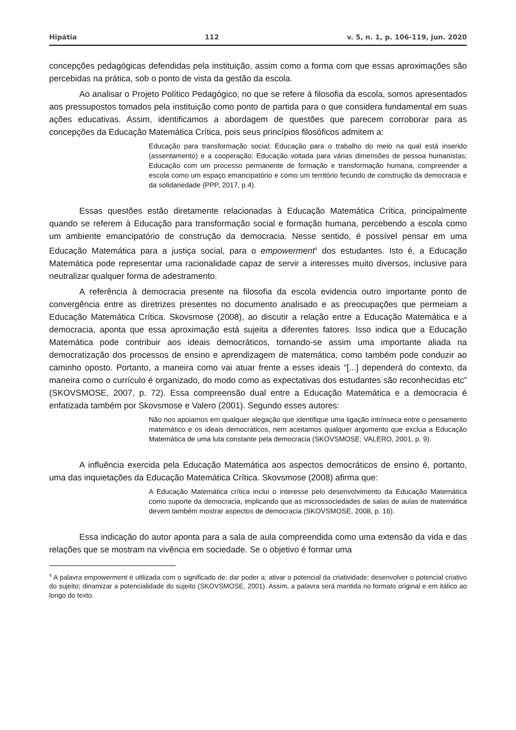Hipátia 112 v. 5, n. 1, p. 106-119, jun. 2020
concepções pedagógicas defendidas pela instituição, assim como a forma com que essas aproximações são percebidas na prática, sob o ponto de vista da gestão da escola.
Ao analisar o Projeto Político Pedagógico, no que se refere à filosofia da escola, somos apresentados aos pressupostos tomados pela instituição como ponto de partida para o que considera fundamental em suas ações educativas. Assim, identificamos a abordagem de questões que parecem corroborar para as concepções da Educação Matemática Crítica, pois seus princípios filosóficos admitem a:
Educação para transformação social; Educação para o trabalho do meio na qual está inserido (assentamento) e a cooperação; Educação voltada para várias dimensões de pessoa humanistas; Educação com um processo permanente de formação e transformação humana, compreender a escola como um espaço emancipatório e como um território fecundo de construção da democracia e da solidariedade (PPP, 2017, p.4).
Essas questões estão diretamente relacionadas à Educação Matemática Crítica, principalmente quando se referem à Educação para transformação social e formação humana, percebendo a escola como um ambiente emancipatório de construção da democracia. Nesse sentido, é possível pensar em uma Educação Matemática para a justiça social, para o empowerment<sup>4</sup> dos estudantes. Isto é, a Educação Matemática pode representar uma racionalidade capaz de servir a interesses muito diversos, inclusive para neutralizar qualquer forma de adestramento.
A referência à democracia presente na filosofia da escola evidencia outro importante ponto de convergência entre as diretrizes presentes no documento analisado e as preocupações que permeiam a Educação Matemática Crítica. Skovsmose (2008), ao discutir a relação entre a Educação Matemática e a democracia, aponta que essa aproximação está sujeita a diferentes fatores. Isso indica que a Educação Matemática pode contribuir aos ideais democráticos, tornando-se assim uma importante aliada na democratização dos processos de ensino e aprendizagem de matemática, como também pode conduzir ao caminho oposto. Portanto, a maneira como vai atuar frente a esses ideais “[...] dependerá do contexto, da maneira como o currículo é organizado, do modo como as expectativas dos estudantes são reconhecidas etc” (SKOVSMOSE, 2007, p. 72). Essa compreensão dual entre a Educação Matemática e a democracia é enfatizada também por Skovsmose e Valero (2001). Segundo esses autores:
Não nos apoiamos em qualquer alegação que identifique uma ligação intrínseca entre o pensamento matemático e os ideais democráticos, nem aceitamos qualquer argumento que exclua a Educação Matemática de uma luta constante pela democracia (SKOVSMOSE; VALERO, 2001, p. 9).
A influência exercida pela Educação Matemática aos aspectos democráticos de ensino é, portanto, uma das inquietações da Educação Matemática Crítica. Skovsmose (2008) afirma que:
A Educação Matemática crítica inclui o interesse pelo desenvolvimento da Educação Matemática como suporte da democracia, implicando que as microssociedades de salas de aulas de matemática devem também mostrar aspectos de democracia (SKOVSMOSE, 2008, p. 16).
Essa indicação do autor aponta para a sala de aula compreendida como uma extensão da vida e das relações que se mostram na vivência em sociedade. Se o objetivo é formar uma
<sup>4</sup> A palavra empowerment é utilizada com o significado de: dar poder a; ativar o potencial da criatividade; desenvolver o potencial criativo do sujeito; dinamizar a potencialidade do sujeito (SKOVSMOSE, 2001). Assim, a palavra será mantida no formato original e em itálico ao longo do texto.